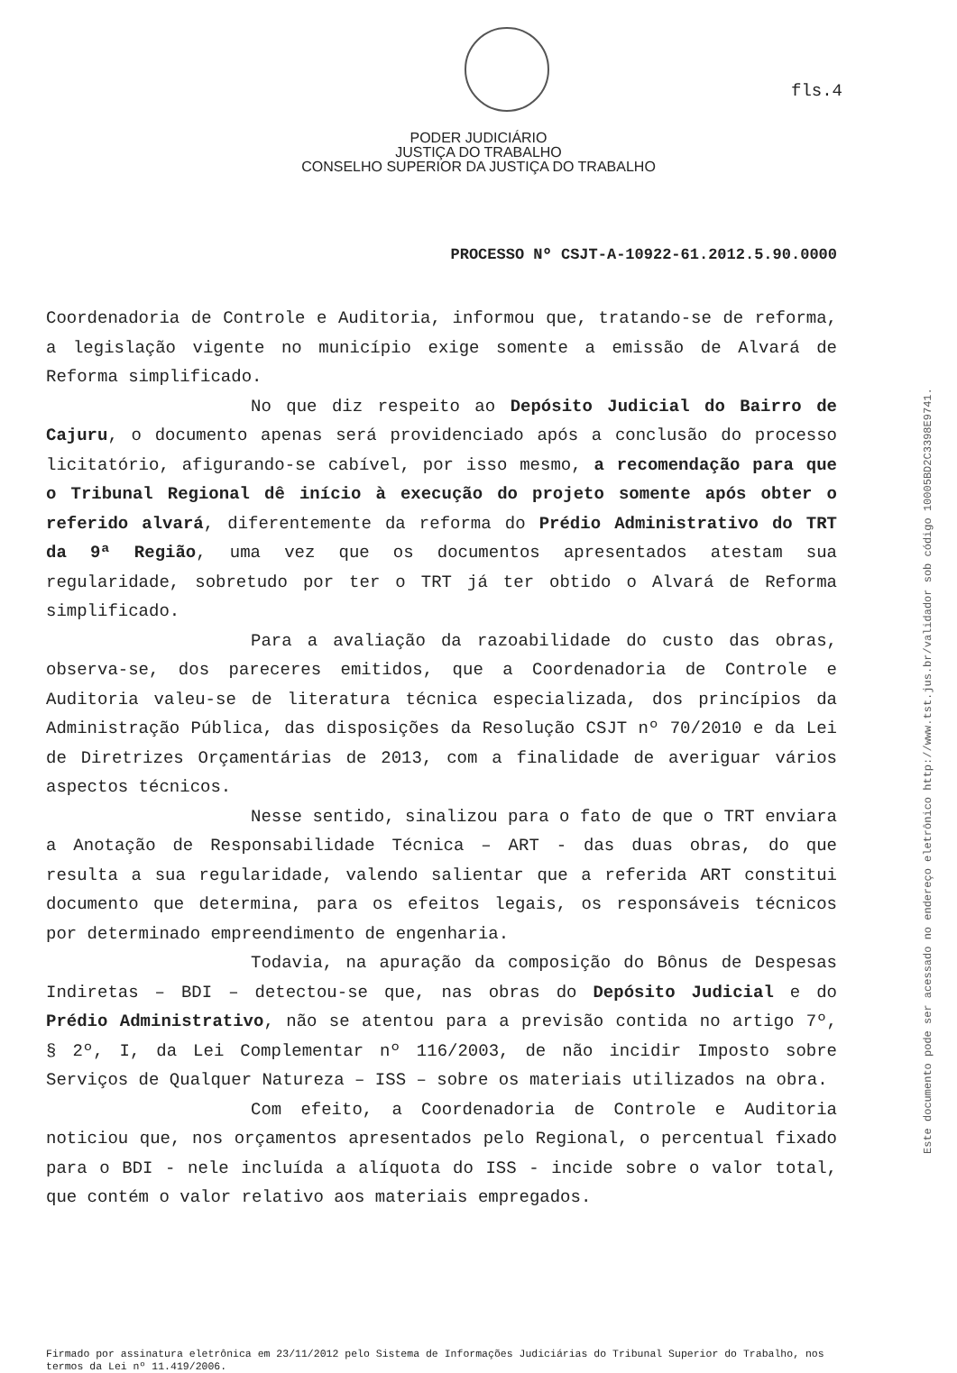fls.4
PODER JUDICIÁRIO
JUSTIÇA DO TRABALHO
CONSELHO SUPERIOR DA JUSTIÇA DO TRABALHO
PROCESSO Nº CSJT-A-10922-61.2012.5.90.0000
Coordenadoria de Controle e Auditoria, informou que, tratando-se de reforma, a legislação vigente no município exige somente a emissão de Alvará de Reforma simplificado.
No que diz respeito ao Depósito Judicial do Bairro de Cajuru, o documento apenas será providenciado após a conclusão do processo licitatório, afigurando-se cabível, por isso mesmo, a recomendação para que o Tribunal Regional dê início à execução do projeto somente após obter o referido alvará, diferentemente da reforma do Prédio Administrativo do TRT da 9ª Região, uma vez que os documentos apresentados atestam sua regularidade, sobretudo por ter o TRT já ter obtido o Alvará de Reforma simplificado.
Para a avaliação da razoabilidade do custo das obras, observa-se, dos pareceres emitidos, que a Coordenadoria de Controle e Auditoria valeu-se de literatura técnica especializada, dos princípios da Administração Pública, das disposições da Resolução CSJT nº 70/2010 e da Lei de Diretrizes Orçamentárias de 2013, com a finalidade de averiguar vários aspectos técnicos.
Nesse sentido, sinalizou para o fato de que o TRT enviara a Anotação de Responsabilidade Técnica – ART - das duas obras, do que resulta a sua regularidade, valendo salientar que a referida ART constitui documento que determina, para os efeitos legais, os responsáveis técnicos por determinado empreendimento de engenharia.
Todavia, na apuração da composição do Bônus de Despesas Indiretas – BDI – detectou-se que, nas obras do Depósito Judicial e do Prédio Administrativo, não se atentou para a previsão contida no artigo 7º, § 2º, I, da Lei Complementar nº 116/2003, de não incidir Imposto sobre Serviços de Qualquer Natureza – ISS – sobre os materiais utilizados na obra.
Com efeito, a Coordenadoria de Controle e Auditoria noticiou que, nos orçamentos apresentados pelo Regional, o percentual fixado para o BDI - nele incluída a alíquota do ISS - incide sobre o valor total, que contém o valor relativo aos materiais empregados.
Firmado por assinatura eletrônica em 23/11/2012 pelo Sistema de Informações Judiciárias do Tribunal Superior do Trabalho, nos termos da Lei nº 11.419/2006.
Este documento pode ser acessado no endereço eletrônico http://www.tst.jus.br/validador sob código 10005BD2C3398E9741.